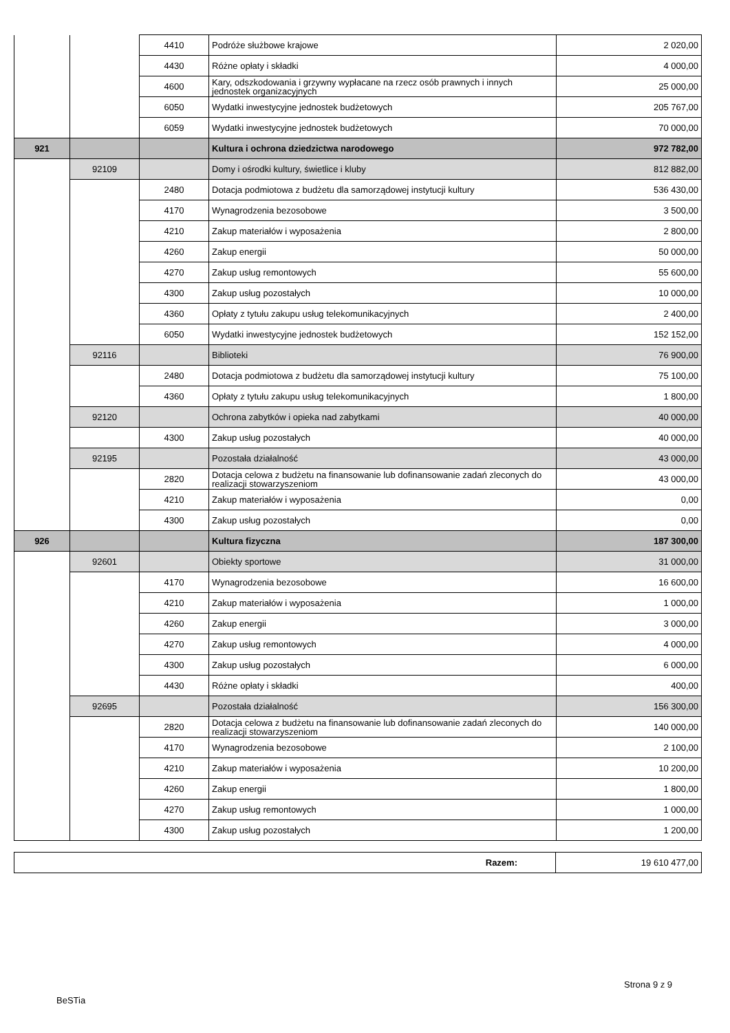| | | 4410 | Podróże służbowe krajowe | 2 020,00 |
| | | 4430 | Różne opłaty i składki | 4 000,00 |
| | | 4600 | Kary, odszkodowania i grzywny wypłacane na rzecz osób prawnych i innych jednostek organizacyjnych | 25 000,00 |
| | | 6050 | Wydatki inwestycyjne jednostek budżetowych | 205 767,00 |
| | | 6059 | Wydatki inwestycyjne jednostek budżetowych | 70 000,00 |
| 921 | | | Kultura i ochrona dziedzictwa narodowego | 972 782,00 |
| | 92109 | | Domy i ośrodki kultury, świetlice i kluby | 812 882,00 |
| | | 2480 | Dotacja podmiotowa z budżetu dla samorządowej instytucji kultury | 536 430,00 |
| | | 4170 | Wynagrodzenia bezosobowe | 3 500,00 |
| | | 4210 | Zakup materiałów i wyposażenia | 2 800,00 |
| | | 4260 | Zakup energii | 50 000,00 |
| | | 4270 | Zakup usług remontowych | 55 600,00 |
| | | 4300 | Zakup usług pozostałych | 10 000,00 |
| | | 4360 | Opłaty z tytułu zakupu usług telekomunikacyjnych | 2 400,00 |
| | | 6050 | Wydatki inwestycyjne jednostek budżetowych | 152 152,00 |
| | 92116 | | Biblioteki | 76 900,00 |
| | | 2480 | Dotacja podmiotowa z budżetu dla samorządowej instytucji kultury | 75 100,00 |
| | | 4360 | Opłaty z tytułu zakupu usług telekomunikacyjnych | 1 800,00 |
| | 92120 | | Ochrona zabytków i opieka nad zabytkami | 40 000,00 |
| | | 4300 | Zakup usług pozostałych | 40 000,00 |
| | 92195 | | Pozostała działalność | 43 000,00 |
| | | 2820 | Dotacja celowa z budżetu na finansowanie lub dofinansowanie zadań zleconych do realizacji stowarzyszeniom | 43 000,00 |
| | | 4210 | Zakup materiałów i wyposażenia | 0,00 |
| | | 4300 | Zakup usług pozostałych | 0,00 |
| 926 | | | Kultura fizyczna | 187 300,00 |
| | 92601 | | Obiekty sportowe | 31 000,00 |
| | | 4170 | Wynagrodzenia bezosobowe | 16 600,00 |
| | | 4210 | Zakup materiałów i wyposażenia | 1 000,00 |
| | | 4260 | Zakup energii | 3 000,00 |
| | | 4270 | Zakup usług remontowych | 4 000,00 |
| | | 4300 | Zakup usług pozostałych | 6 000,00 |
| | | 4430 | Różne opłaty i składki | 400,00 |
| | 92695 | | Pozostała działalność | 156 300,00 |
| | | 2820 | Dotacja celowa z budżetu na finansowanie lub dofinansowanie zadań zleconych do realizacji stowarzyszeniom | 140 000,00 |
| | | 4170 | Wynagrodzenia bezosobowe | 2 100,00 |
| | | 4210 | Zakup materiałów i wyposażenia | 10 200,00 |
| | | 4260 | Zakup energii | 1 800,00 |
| | | 4270 | Zakup usług remontowych | 1 000,00 |
| | | 4300 | Zakup usług pozostałych | 1 200,00 |
| Razem: | 19 610 477,00 |
Strona 9 z 9
BeSTia